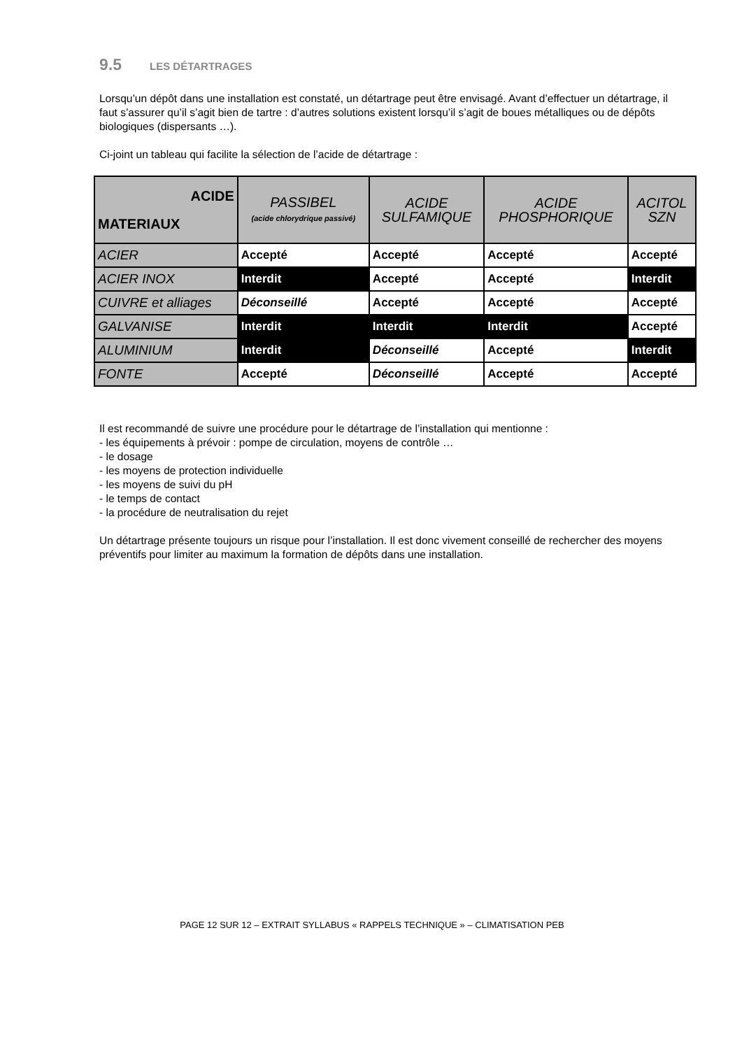9.5 LES DÉTARTRAGES
Lorsqu’un dépôt dans une installation est constaté, un détartrage peut être envisagé. Avant d’effectuer un détartrage, il faut s’assurer qu’il s’agit bien de tartre : d’autres solutions existent lorsqu’il s’agit de boues métalliques ou de dépôts biologiques (dispersants …).
Ci-joint un tableau qui facilite la sélection de l’acide de détartrage :
| ACIDE MATERIAUX | PASSIBEL (acide chlorydrique passivé) | ACIDE SULFAMIQUE | ACIDE PHOSPHORIQUE | ACITOL SZN |
| --- | --- | --- | --- | --- |
| ACIER | Accepté | Accepté | Accepté | Accepté |
| ACIER INOX | Interdit | Accepté | Accepté | Interdit |
| CUIVRE et alliages | Déconseillé | Accepté | Accepté | Accepté |
| GALVANISE | Interdit | Interdit | Interdit | Accepté |
| ALUMINIUM | Interdit | Déconseillé | Accepté | Interdit |
| FONTE | Accepté | Déconseillé | Accepté | Accepté |
Il est recommandé de suivre une procédure pour le détartrage de l’installation qui mentionne :
- les équipements à prévoir : pompe de circulation, moyens de contrôle …
- le dosage
- les moyens de protection individuelle
- les moyens de suivi du pH
- le temps de contact
- la procédure de neutralisation du rejet
Un détartrage présente toujours un risque pour l’installation. Il est donc vivement conseillé de rechercher des moyens préventifs pour limiter au maximum la formation de dépôts dans une installation.
PAGE 12 SUR 12 – EXTRAIT SYLLABUS « RAPPELS TECHNIQUE » – CLIMATISATION PEB